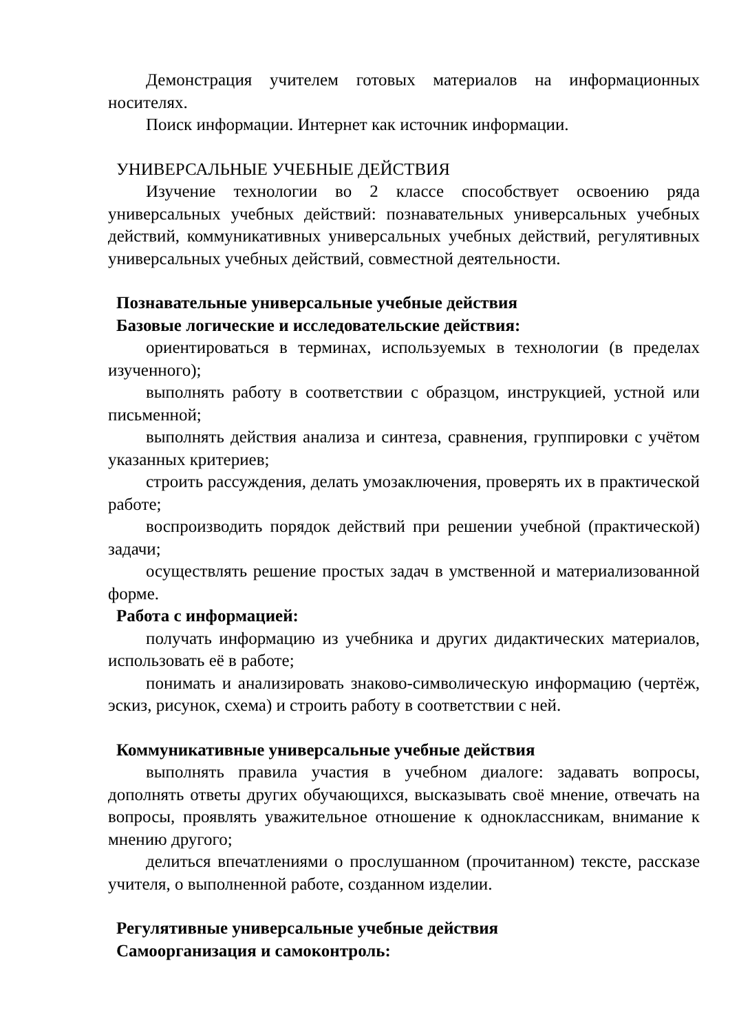Демонстрация учителем готовых материалов на информационных носителях.
Поиск информации. Интернет как источник информации.
УНИВЕРСАЛЬНЫЕ УЧЕБНЫЕ ДЕЙСТВИЯ
Изучение технологии во 2 классе способствует освоению ряда универсальных учебных действий: познавательных универсальных учебных действий, коммуникативных универсальных учебных действий, регулятивных универсальных учебных действий, совместной деятельности.
Познавательные универсальные учебные действия
Базовые логические и исследовательские действия:
ориентироваться в терминах, используемых в технологии (в пределах изученного);
выполнять работу в соответствии с образцом, инструкцией, устной или письменной;
выполнять действия анализа и синтеза, сравнения, группировки с учётом указанных критериев;
строить рассуждения, делать умозаключения, проверять их в практической работе;
воспроизводить порядок действий при решении учебной (практической) задачи;
осуществлять решение простых задач в умственной и материализованной форме.
Работа с информацией:
получать информацию из учебника и других дидактических материалов, использовать её в работе;
понимать и анализировать знаково-символическую информацию (чертёж, эскиз, рисунок, схема) и строить работу в соответствии с ней.
Коммуникативные универсальные учебные действия
выполнять правила участия в учебном диалоге: задавать вопросы, дополнять ответы других обучающихся, высказывать своё мнение, отвечать на вопросы, проявлять уважительное отношение к одноклассникам, внимание к мнению другого;
делиться впечатлениями о прослушанном (прочитанном) тексте, рассказе учителя, о выполненной работе, созданном изделии.
Регулятивные универсальные учебные действия
Самоорганизация и самоконтроль: